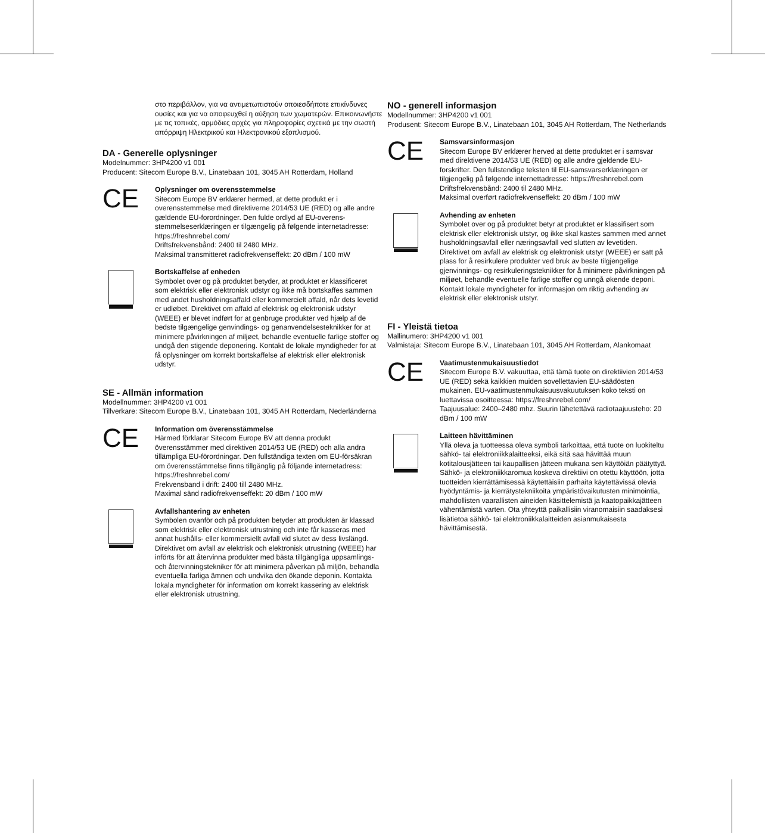στο περιβάλλον, για να αντιμετωπιστούν οποιεσδήποτε επικίνδυνες ουσίες και για να αποφευχθεί η αύξηση των χωματερών. Επικοινωνήστε με τις τοπικές, αρμόδιες αρχές για πληροφορίες σχετικά με την σωστή απόρριψη Ηλεκτρικού και Ηλεκτρονικού εξοπλισμού.
DA - Generelle oplysninger
Modelnummer: 3HP4200 v1 001
Producent: Sitecom Europe B.V., Linatebaan 101, 3045 AH Rotterdam, Holland
CE
Oplysninger om overensstemmelse
Sitecom Europe BV erklærer hermed, at dette produkt er i overensstemmelse med direktiverne 2014/53 UE (RED) og alle andre gældende EU-forordninger. Den fulde ordlyd af EU-overens-stemmelseserklæringen er tilgængelig på følgende internetadresse: https://freshnrebel.com/
Driftsfrekvensbånd: 2400 til 2480 MHz.
Maksimal transmitteret radiofrekvenseffekt: 20 dBm / 100 mW
Bortskaffelse af enheden
Symbolet over og på produktet betyder, at produktet er klassificeret som elektrisk eller elektronisk udstyr og ikke må bortskaffes sammen med andet husholdningsaffald eller kommercielt affald, når dets levetid er udløbet. Direktivet om affald af elektrisk og elektronisk udstyr (WEEE) er blevet indført for at genbruge produkter ved hjælp af de bedste tilgængelige genvindings- og genanvendelsesteknikker for at minimere påvirkningen af miljøet, behandle eventuelle farlige stoffer og undgå den stigende deponering. Kontakt de lokale myndigheder for at få oplysninger om korrekt bortskaffelse af elektrisk eller elektronisk udstyr.
SE - Allmän information
Modellnummer: 3HP4200 v1 001
Tillverkare: Sitecom Europe B.V., Linatebaan 101, 3045 AH Rotterdam, Nederländerna
CE
Information om överensstämmelse
Härmed förklarar Sitecom Europe BV att denna produkt överensstämmer med direktiven 2014/53 UE (RED) och alla andra tillämpliga EU-förordningar. Den fullständiga texten om EU-försäkran om överensstämmelse finns tillgänglig på följande internetadress: https://freshnrebel.com/
Frekvensband i drift: 2400 till 2480 MHz.
Maximal sänd radiofrekvenseffekt: 20 dBm / 100 mW
Avfallshantering av enheten
Symbolen ovanför och på produkten betyder att produkten är klassad som elektrisk eller elektronisk utrustning och inte får kasseras med annat hushålls- eller kommersiellt avfall vid slutet av dess livslängd. Direktivet om avfall av elektrisk och elektronisk utrustning (WEEE) har införts för att återvinna produkter med bästa tillgängliga uppsamlings- och återvinningstekniker för att minimera påverkan på miljön, behandla eventuella farliga ämnen och undvika den ökande deponin. Kontakta lokala myndigheter för information om korrekt kassering av elektrisk eller elektronisk utrustning.
NO - generell informasjon
Modellnummer: 3HP4200 v1 001
Produsent: Sitecom Europe B.V., Linatebaan 101, 3045 AH Rotterdam, The Netherlands
CE
Samsvarsinformasjon
Sitecom Europe BV erklærer herved at dette produktet er i samsvar med direktivene 2014/53 UE (RED) og alle andre gjeldende EU-forskrifter. Den fullstendige teksten til EU-samsvarserklæringen er tilgjengelig på følgende internettadresse: https://freshnrebel.com
Driftsfrekvensbånd: 2400 til 2480 MHz.
Maksimal overført radiofrekvenseffekt: 20 dBm / 100 mW
Avhending av enheten
Symbolet over og på produktet betyr at produktet er klassifisert som elektrisk eller elektronisk utstyr, og ikke skal kastes sammen med annet husholdningsavfall eller næringsavfall ved slutten av levetiden. Direktivet om avfall av elektrisk og elektronisk utstyr (WEEE) er satt på plass for å resirkulere produkter ved bruk av beste tilgjengelige gjenvinnings- og resirkuleringsteknikker for å minimere påvirkningen på miljøet, behandle eventuelle farlige stoffer og unngå økende deponi. Kontakt lokale myndigheter for informasjon om riktig avhending av elektrisk eller elektronisk utstyr.
FI - Yleistä tietoa
Mallinumero: 3HP4200 v1 001
Valmistaja: Sitecom Europe B.V., Linatebaan 101, 3045 AH Rotterdam, Alankomaat
CE
Vaatimustenmukaisuustiedot
Sitecom Europe B.V. vakuuttaa, että tämä tuote on direktiivien 2014/53 UE (RED) sekä kaikkien muiden sovellettavien EU-säädösten mukainen. EU-vaatimustenmukaisuusvakuutuksen koko teksti on luettavissa osoitteessa: https://freshnrebel.com/
Taajuusalue: 2400–2480 mhz. Suurin lähetettävä radiotaajuusteho: 20 dBm / 100 mW
Laitteen hävittäminen
Yllä oleva ja tuotteessa oleva symboli tarkoittaa, että tuote on luokiteltu sähkö- tai elektroniikkalaitteeksi, eikä sitä saa hävittää muun kotitalousjätteen tai kaupallisen jätteen mukana sen käyttöiän päätyttyä. Sähkö- ja elektroniikkaromua koskeva direktiivi on otettu käyttöön, jotta tuotteiden kierrättämisessä käytettäisiin parhaita käytettävissä olevia hyödyntämis- ja kierrätystekniikoita ympäristövaikutusten minimointia, mahdollisten vaarallisten aineiden käsittelemistä ja kaatopaikkajätteen vähentämistä varten. Ota yhteyttä paikallisiin viranomaisiin saadaksesi lisätietoa sähkö- tai elektroniikkalaitteiden asianmukaisesta hävittämisestä.